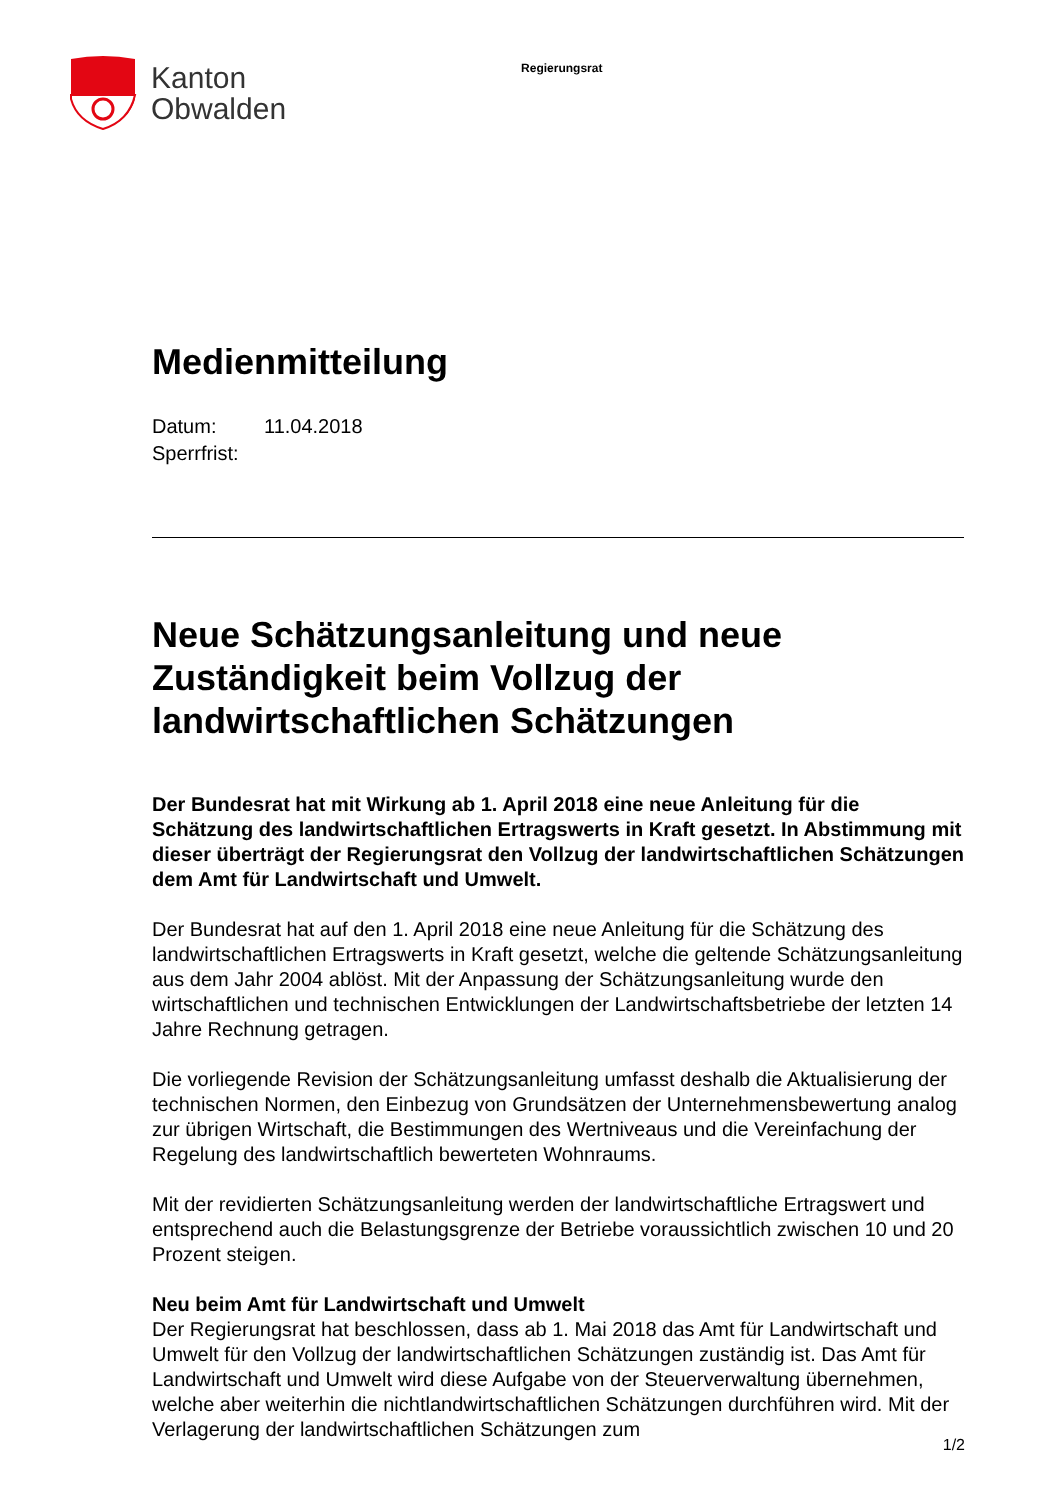Kanton
Obwalden
Regierungsrat
Medienmitteilung
Datum: 11.04.2018
Sperrfrist:
Neue Schätzungsanleitung und neue Zuständigkeit beim Vollzug der landwirtschaftlichen Schätzungen
Der Bundesrat hat mit Wirkung ab 1. April 2018 eine neue Anleitung für die Schätzung des landwirtschaftlichen Ertragswerts in Kraft gesetzt. In Abstimmung mit dieser überträgt der Regierungsrat den Vollzug der landwirtschaftlichen Schätzungen dem Amt für Landwirtschaft und Umwelt.
Der Bundesrat hat auf den 1. April 2018 eine neue Anleitung für die Schätzung des landwirtschaftlichen Ertragswerts in Kraft gesetzt, welche die geltende Schätzungsanleitung aus dem Jahr 2004 ablöst. Mit der Anpassung der Schätzungsanleitung wurde den wirtschaftlichen und technischen Entwicklungen der Landwirtschaftsbetriebe der letzten 14 Jahre Rechnung getragen.
Die vorliegende Revision der Schätzungsanleitung umfasst deshalb die Aktualisierung der technischen Normen, den Einbezug von Grundsätzen der Unternehmensbewertung analog zur übrigen Wirtschaft, die Bestimmungen des Wertniveaus und die Vereinfachung der Regelung des landwirtschaftlich bewerteten Wohnraums.
Mit der revidierten Schätzungsanleitung werden der landwirtschaftliche Ertragswert und entsprechend auch die Belastungsgrenze der Betriebe voraussichtlich zwischen 10 und 20 Prozent steigen.
Neu beim Amt für Landwirtschaft und Umwelt
Der Regierungsrat hat beschlossen, dass ab 1. Mai 2018 das Amt für Landwirtschaft und Umwelt für den Vollzug der landwirtschaftlichen Schätzungen zuständig ist. Das Amt für Landwirtschaft und Umwelt wird diese Aufgabe von der Steuerverwaltung übernehmen, welche aber weiterhin die nichtlandwirtschaftlichen Schätzungen durchführen wird. Mit der Verlagerung der landwirtschaftlichen Schätzungen zum
1/2